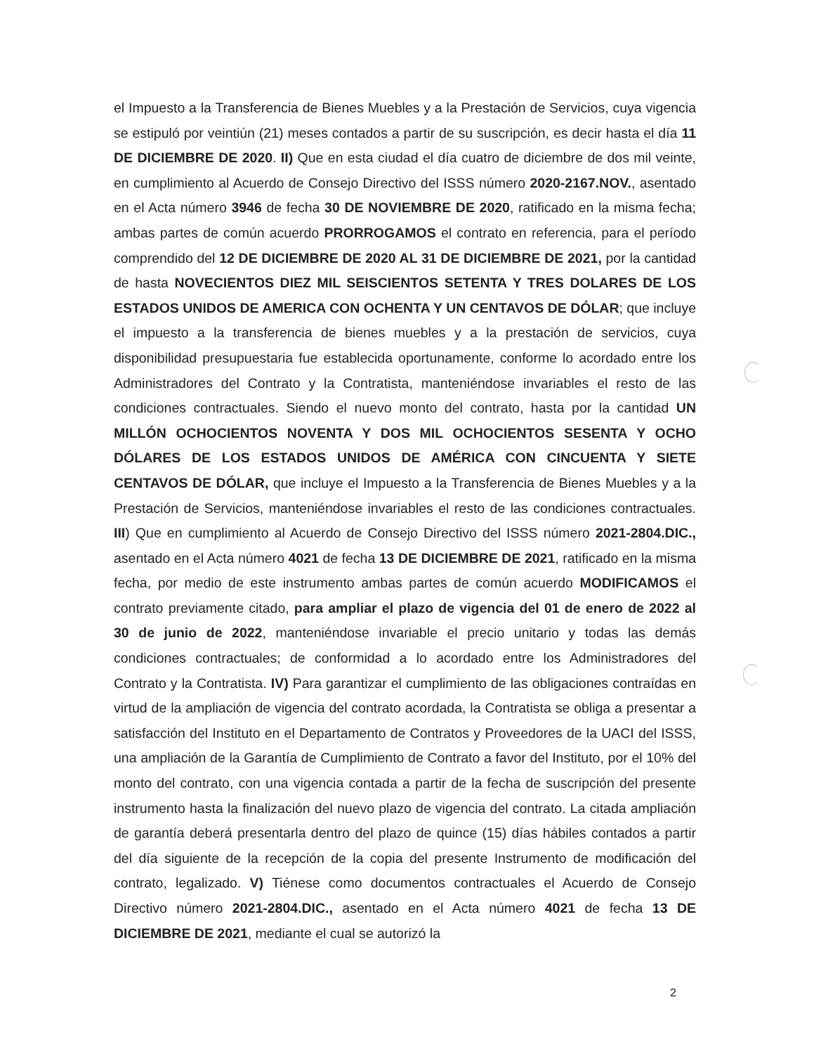el Impuesto a la Transferencia de Bienes Muebles y a la Prestación de Servicios, cuya vigencia se estipuló por veintiún (21) meses contados a partir de su suscripción, es decir hasta el día 11 DE DICIEMBRE DE 2020. II) Que en esta ciudad el día cuatro de diciembre de dos mil veinte, en cumplimiento al Acuerdo de Consejo Directivo del ISSS número 2020-2167.NOV., asentado en el Acta número 3946 de fecha 30 DE NOVIEMBRE DE 2020, ratificado en la misma fecha; ambas partes de común acuerdo PRORROGAMOS el contrato en referencia, para el período comprendido del 12 DE DICIEMBRE DE 2020 AL 31 DE DICIEMBRE DE 2021, por la cantidad de hasta NOVECIENTOS DIEZ MIL SEISCIENTOS SETENTA Y TRES DOLARES DE LOS ESTADOS UNIDOS DE AMERICA CON OCHENTA Y UN CENTAVOS DE DÓLAR; que incluye el impuesto a la transferencia de bienes muebles y a la prestación de servicios, cuya disponibilidad presupuestaria fue establecida oportunamente, conforme lo acordado entre los Administradores del Contrato y la Contratista, manteniéndose invariables el resto de las condiciones contractuales. Siendo el nuevo monto del contrato, hasta por la cantidad UN MILLÓN OCHOCIENTOS NOVENTA Y DOS MIL OCHOCIENTOS SESENTA Y OCHO DÓLARES DE LOS ESTADOS UNIDOS DE AMÉRICA CON CINCUENTA Y SIETE CENTAVOS DE DÓLAR, que incluye el Impuesto a la Transferencia de Bienes Muebles y a la Prestación de Servicios, manteniéndose invariables el resto de las condiciones contractuales. III) Que en cumplimiento al Acuerdo de Consejo Directivo del ISSS número 2021-2804.DIC., asentado en el Acta número 4021 de fecha 13 DE DICIEMBRE DE 2021, ratificado en la misma fecha, por medio de este instrumento ambas partes de común acuerdo MODIFICAMOS el contrato previamente citado, para ampliar el plazo de vigencia del 01 de enero de 2022 al 30 de junio de 2022, manteniéndose invariable el precio unitario y todas las demás condiciones contractuales; de conformidad a lo acordado entre los Administradores del Contrato y la Contratista. IV) Para garantizar el cumplimiento de las obligaciones contraídas en virtud de la ampliación de vigencia del contrato acordada, la Contratista se obliga a presentar a satisfacción del Instituto en el Departamento de Contratos y Proveedores de la UACI del ISSS, una ampliación de la Garantía de Cumplimiento de Contrato a favor del Instituto, por el 10% del monto del contrato, con una vigencia contada a partir de la fecha de suscripción del presente instrumento hasta la finalización del nuevo plazo de vigencia del contrato. La citada ampliación de garantía deberá presentarla dentro del plazo de quince (15) días hábiles contados a partir del día siguiente de la recepción de la copia del presente Instrumento de modificación del contrato, legalizado. V) Tiénese como documentos contractuales el Acuerdo de Consejo Directivo número 2021-2804.DIC., asentado en el Acta número 4021 de fecha 13 DE DICIEMBRE DE 2021, mediante el cual se autorizó la
2